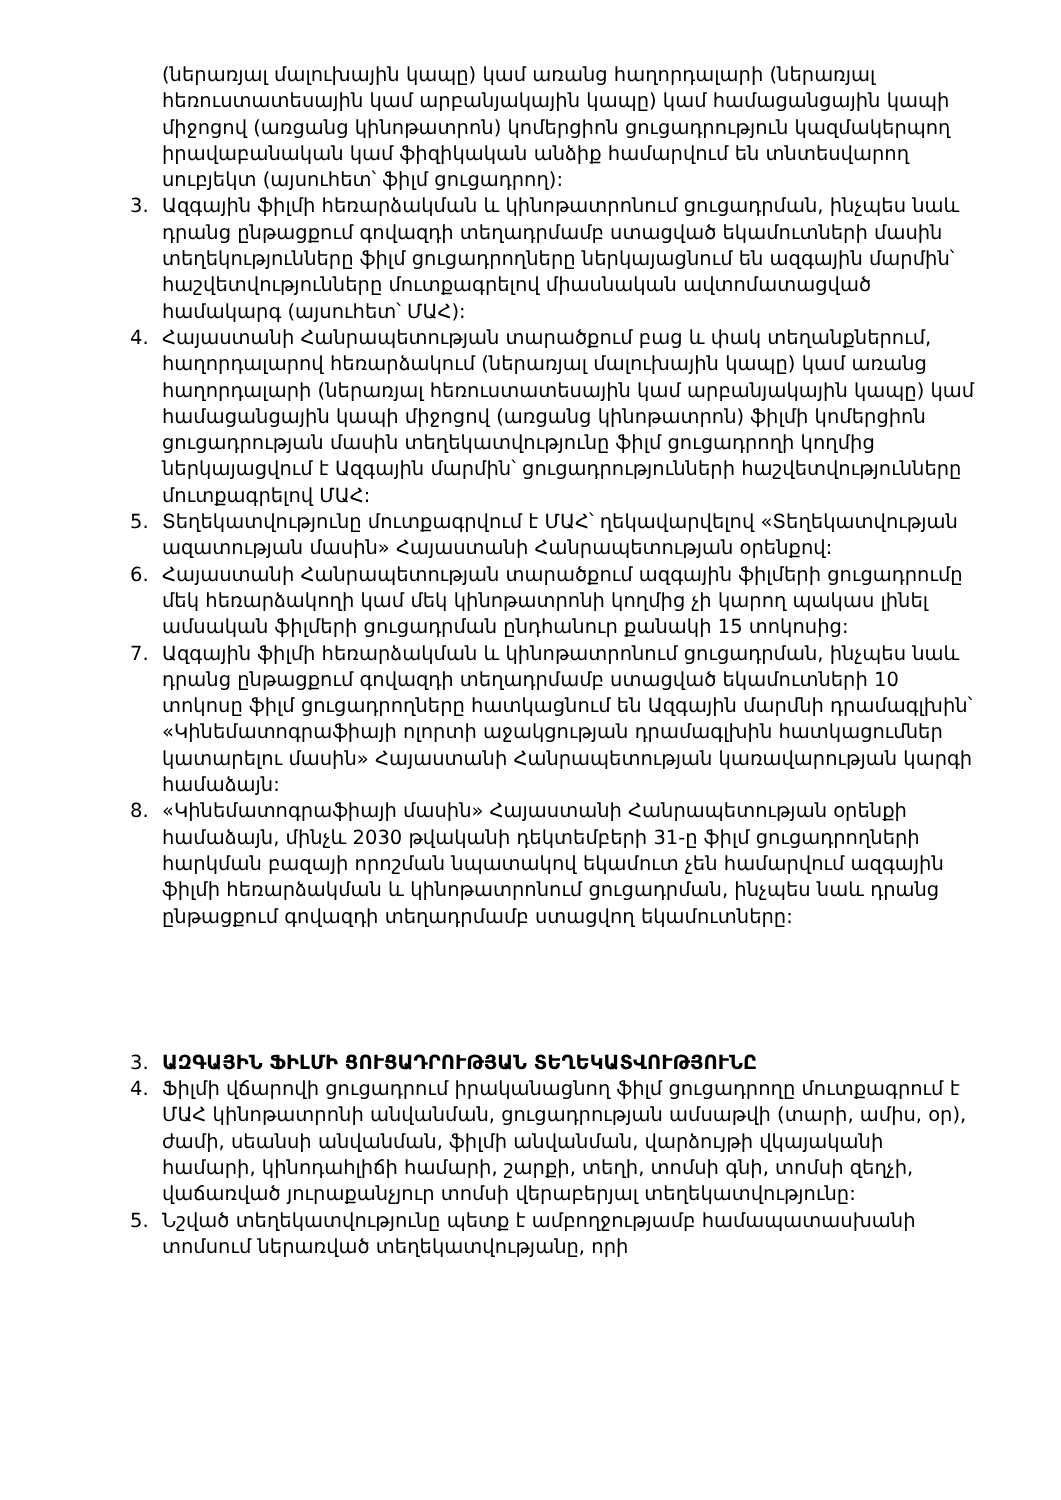(ներառյալ մալուխային կապը) կամ առանց հաղորդալարի (ներառյալ հեռուստատեսային կամ արբանյակային կապը) կամ համացանցային կապի միջոցով (առցանց կինոթատրոն) կոմերցիոն ցուցադրություն կազմակերպող իրավաբանական կամ ֆիզիկական անձիք համարվում են տնտեսվարող սուբյեկտ (այսուհետ՝ ֆիլմ ցուցադրող):
3. Ազգային ֆիլմի հեռարձակման և կինոթատրոնում ցուցադրման, ինչպես նաև դրանց ընթացքում գովազդի տեղադրմամբ ստացված եկամուտների մասին տեղեկությունները ֆիլմ ցուցադրողները ներկայացնում են ազգային մարմին՝ հաշվետվությունները մուտքագրելով միասնական ավտոմատացված համակարգ (այսուհետ՝ ՄԱՀ):
4. Հայաստանի Հանրապետության տարածքում բաց և փակ տեղանքներում, հաղորդալարով հեռարձակում (ներառյալ մալուխային կապը) կամ առանց հաղորդալարի (ներառյալ հեռուստատեսային կամ արբանյակային կապը) կամ համացանցային կապի միջոցով (առցանց կինոթատրոն) ֆիլմի կոմերցիոն ցուցադրության մասին տեղեկատվությունը ֆիլմ ցուցադրողի կողմից ներկայացվում է Ազգային մարմին՝ ցուցադրությունների հաշվետվությունները մուտքագրելով ՄԱՀ:
5. Տեղեկատվությունը մուտքագրվում է ՄԱՀ՝ ղեկավարվելով «Տեղեկատվության ազատության մասին» Հայաստանի Հանրապետության օրենքով:
6. Հայաստանի Հանրապետության տարածքում ազգային ֆիլմերի ցուցադրումը մեկ հեռարձակողի կամ մեկ կինոթատրոնի կողմից չի կարող պակաս լինել ամսական ֆիլմերի ցուցադրման ընդհանուր քանակի 15 տոկոսից:
7. Ազգային ֆիլմի հեռարձակման և կինոթատրոնում ցուցադրման, ինչպես նաև դրանց ընթացքում գովազդի տեղադրմամբ ստացված եկամուտների 10 տոկոսը ֆիլմ ցուցադրողները հատկացնում են Ազգային մարմնի դրամագլխին՝ «Կինեմատոգրաֆիայի ոլորտի աջակցության դրամագլխին հատկացումներ կատարելու մասին» Հայաստանի Հանրապետության կառավարության կարգի համաձայն:
8. «Կինեմատոգրաֆիայի մասին» Հայաստանի Հանրապետության օրենքի համաձայն, մինչև 2030 թվականի դեկտեմբերի 31-ը ֆիլմ ցուցադրողների հարկման բազայի որոշման նպատակով եկամուտ չեն համարվում ազգային ֆիլմի հեռարձակման և կինոթատրոնում ցուցադրման, ինչպես նաև դրանց ընթացքում գովազդի տեղադրմամբ ստացվող եկամուտները:
3. ԱԶԳԱՅԻՆ ՖԻԼՄԻ ՑՈՒՑԱԴՐՈՒԹՅԱՆ ՏԵՂԵԿԱՏՎՈՒԹՅՈՒՆԸ
4. Ֆիլմի վճարովի ցուցադրում իրականացնող ֆիլմ ցուցադրողը մուտքագրում է ՄԱՀ կինոթատրոնի անվանման, ցուցադրության ամսաթվի (տարի, ամիս, օր), ժամի, սեանսի անվանման, ֆիլմի անվանման, վարձույթի վկայականի համարի, կինոդահլիճի համարի, շարքի, տեղի, տոմսի գնի, տոմսի զեղչի, վաճառված յուրաքանչյուր տոմսի վերաբերյալ տեղեկատվությունը:
5. Նշված տեղեկատվությունը պետք է ամբողջությամբ համապատասխանի տոմսում ներառված տեղեկատվությանը, որի